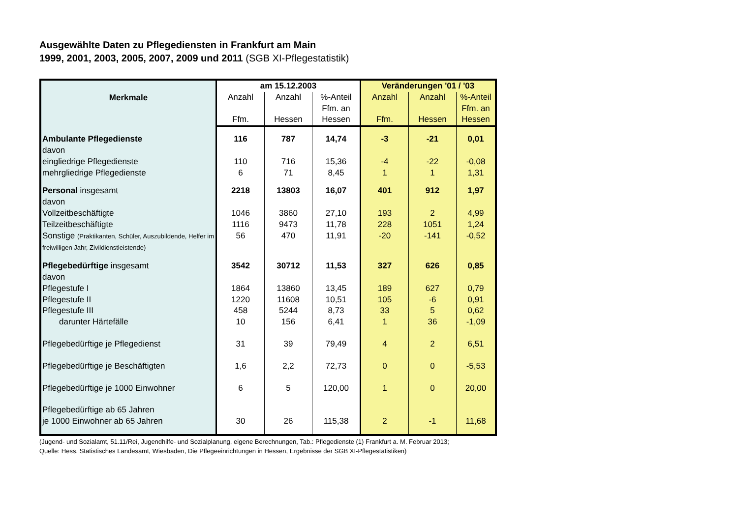Ausgewählte Daten zu Pflegediensten in Frankfurt am Main
1999, 2001, 2003, 2005, 2007, 2009 und 2011 (SGB XI-Pflegestatistik)
| Merkmale | am 15.12.2003 | | | Veränderungen '01 / '03 | | |
| --- | --- | --- | --- | --- | --- | --- |
| | Anzahl | Anzahl | %-Anteil | Anzahl | Anzahl | %-Anteil |
| | | | Ffm. an | | | Ffm. an |
| | Ffm. | Hessen | Hessen | Ffm. | Hessen | Hessen |
| Ambulante Pflegedienste | 116 | 787 | 14,74 | -3 | -21 | 0,01 |
| davon | | | | | | |
| eingliedrige Pflegedienste | 110 | 716 | 15,36 | -4 | -22 | -0,08 |
| mehrgliedrige Pflegedienste | 6 | 71 | 8,45 | 1 | 1 | 1,31 |
| Personal insgesamt | 2218 | 13803 | 16,07 | 401 | 912 | 1,97 |
| davon | | | | | | |
| Vollzeitbeschäftigte | 1046 | 3860 | 27,10 | 193 | 2 | 4,99 |
| Teilzeitbeschäftigte | 1116 | 9473 | 11,78 | 228 | 1051 | 1,24 |
| Sonstige (Praktikanten, Schüler, Auszubildende, Helfer im freiwilligen Jahr, Zivildienstleistende) | 56 | 470 | 11,91 | -20 | -141 | -0,52 |
| Pflegebedürftige insgesamt | 3542 | 30712 | 11,53 | 327 | 626 | 0,85 |
| davon | | | | | | |
| Pflegestufe I | 1864 | 13860 | 13,45 | 189 | 627 | 0,79 |
| Pflegestufe II | 1220 | 11608 | 10,51 | 105 | -6 | 0,91 |
| Pflegestufe III | 458 | 5244 | 8,73 | 33 | 5 | 0,62 |
| darunter Härtefälle | 10 | 156 | 6,41 | 1 | 36 | -1,09 |
| Pflegebedürftige je Pflegedienst | 31 | 39 | 79,49 | 4 | 2 | 6,51 |
| Pflegebedürftige je Beschäftigten | 1,6 | 2,2 | 72,73 | 0 | 0 | -5,53 |
| Pflegebedürftige je 1000 Einwohner | 6 | 5 | 120,00 | 1 | 0 | 20,00 |
| Pflegebedürftige ab 65 Jahren je 1000 Einwohner ab 65 Jahren | 30 | 26 | 115,38 | 2 | -1 | 11,68 |
(Jugend- und Sozialamt, 51.11/Rei, Jugendhilfe- und Sozialplanung, eigene Berechnungen, Tab.: Pflegedienste (1) Frankfurt a. M. Februar 2013;
Quelle: Hess. Statistisches Landesamt, Wiesbaden, Die Pflegeeinrichtungen in Hessen, Ergebnisse der SGB XI-Pflegestatistiken)